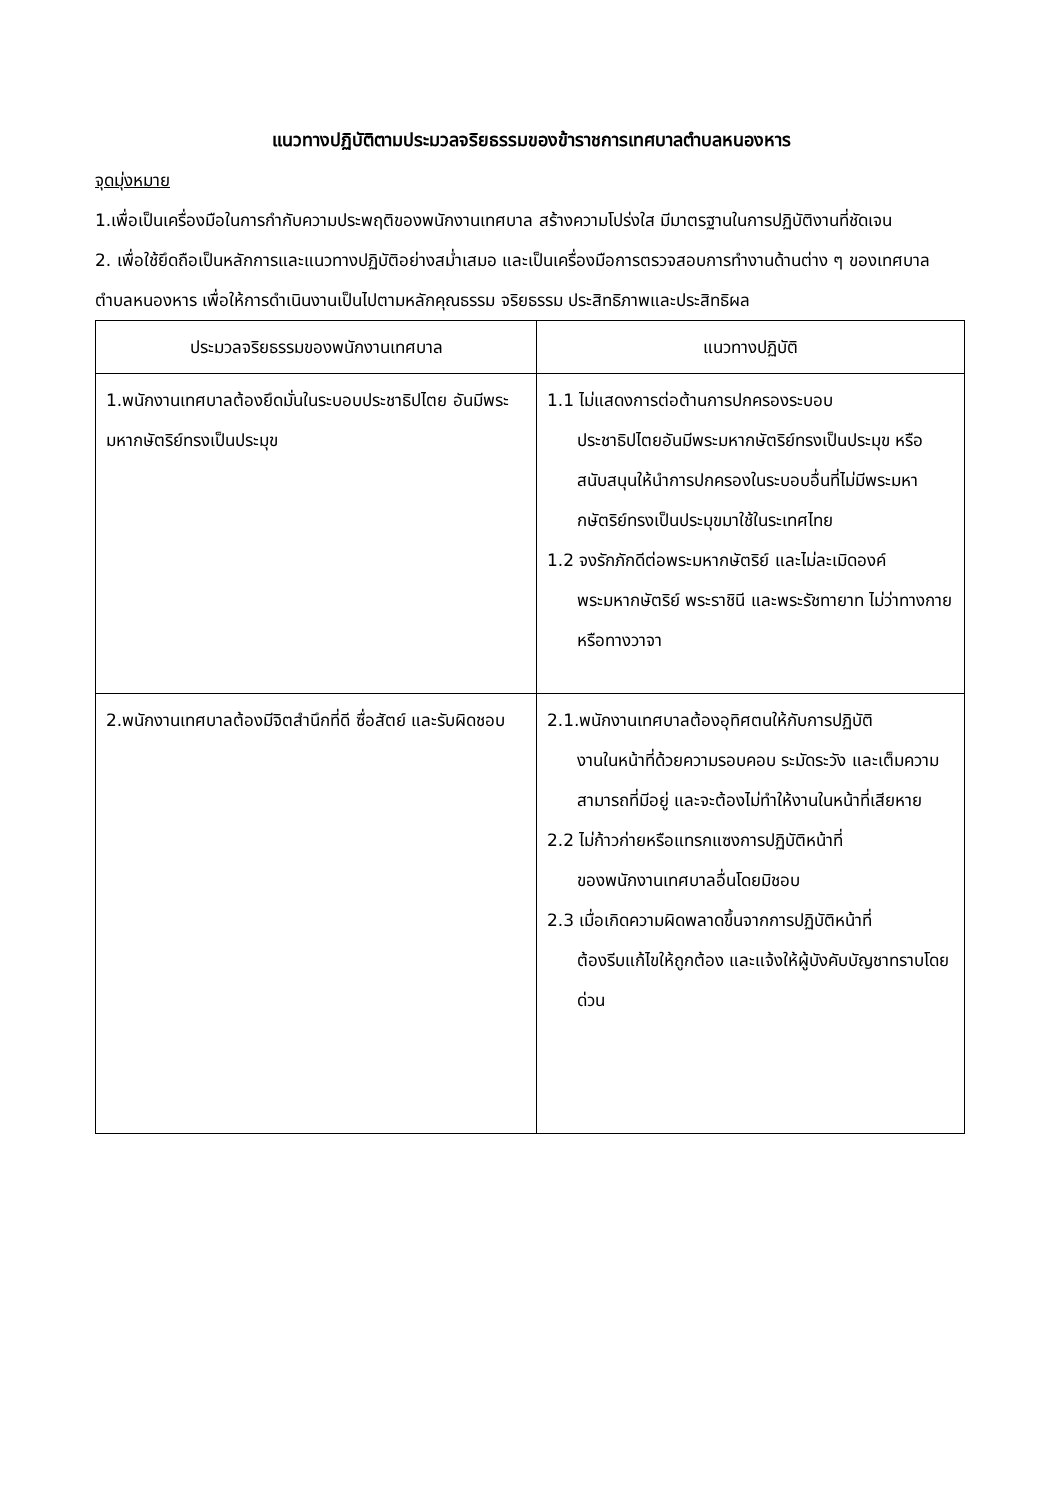แนวทางปฏิบัติตามประมวลจริยธรรมของข้าราชการเทศบาลตำบลหนองหาร
จุดมุ่งหมาย
1.เพื่อเป็นเครื่องมือในการกำกับความประพฤติของพนักงานเทศบาล สร้างความโปร่งใส มีมาตรฐานในการปฏิบัติงานที่ชัดเจน
2. เพื่อใช้ยึดถือเป็นหลักการและแนวทางปฏิบัติอย่างสม่ำเสมอ และเป็นเครื่องมือการตรวจสอบการทำงานด้านต่าง ๆ ของเทศบาลตำบลหนองหาร เพื่อให้การดำเนินงานเป็นไปตามหลักคุณธรรม จริยธรรม ประสิทธิภาพและประสิทธิผล
| ประมวลจริยธรรมของพนักงานเทศบาล | แนวทางปฏิบัติ |
| --- | --- |
| 1.พนักงานเทศบาลต้องยึดมั่นในระบอบประชาธิปไตย อันมีพระมหากษัตริย์ทรงเป็นประมุข | 1.1 ไม่แสดงการต่อต้านการปกครองระบอบ ประชาธิปไตยอันมีพระมหากษัตริย์ทรงเป็นประมุข หรือสนับสนุนให้นำการปกครองในระบอบอื่นที่ไม่มีพระมหากษัตริย์ทรงเป็นประมุขมาใช้ในระเทศไทย 1.2 จงรักภักดีต่อพระมหากษัตริย์ และไม่ละเมิดองค์ พระมหากษัตริย์ พระราชินี และพระรัชทายาท ไม่ว่าทางกาย หรือทางวาจา |
| 2.พนักงานเทศบาลต้องมีจิตสำนึกที่ดี ซื่อสัตย์ และรับผิดชอบ | 2.1.พนักงานเทศบาลต้องอุทิศตนให้กับการปฏิบัติ งานในหน้าที่ด้วยความรอบคอบ ระมัดระวัง และเต็มความสามารถที่มีอยู่ และจะต้องไม่ทำให้งานในหน้าที่เสียหาย 2.2 ไม่ก้าวก่ายหรือแทรกแซงการปฏิบัติหน้าที่ ของพนักงานเทศบาลอื่นโดยมิชอบ 2.3 เมื่อเกิดความผิดพลาดขึ้นจากการปฏิบัติหน้าที่ ต้องรีบแก้ไขให้ถูกต้อง และแจ้งให้ผู้บังคับบัญชาทราบโดยด่วน |